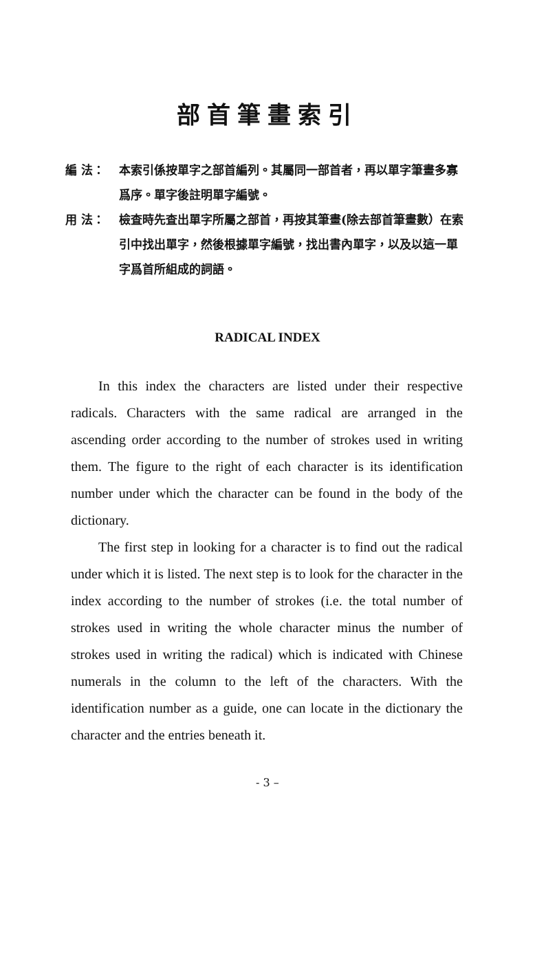部首筆畫索引
編 法： 本索引係按單字之部首編列。其屬同一部首者，再以單字筆畫多寡爲序。單字後註明單字編號。
用 法： 檢査時先査出單字所屬之部首，再按其筆畫(除去部首筆畫數）在索引中找出單字，然後根據單字編號，找出書內單字，以及以這一單字爲首所組成的詞語。
RADICAL INDEX
In this index the characters are listed under their respective radicals. Characters with the same radical are arranged in the ascending order according to the number of strokes used in writing them. The figure to the right of each character is its identification number under which the character can be found in the body of the dictionary.
The first step in looking for a character is to find out the radical under which it is listed. The next step is to look for the character in the index according to the number of strokes (i.e. the total number of strokes used in writing the whole character minus the number of strokes used in writing the radical) which is indicated with Chinese numerals in the column to the left of the characters. With the identification number as a guide, one can locate in the dictionary the character and the entries beneath it.
- 3 –